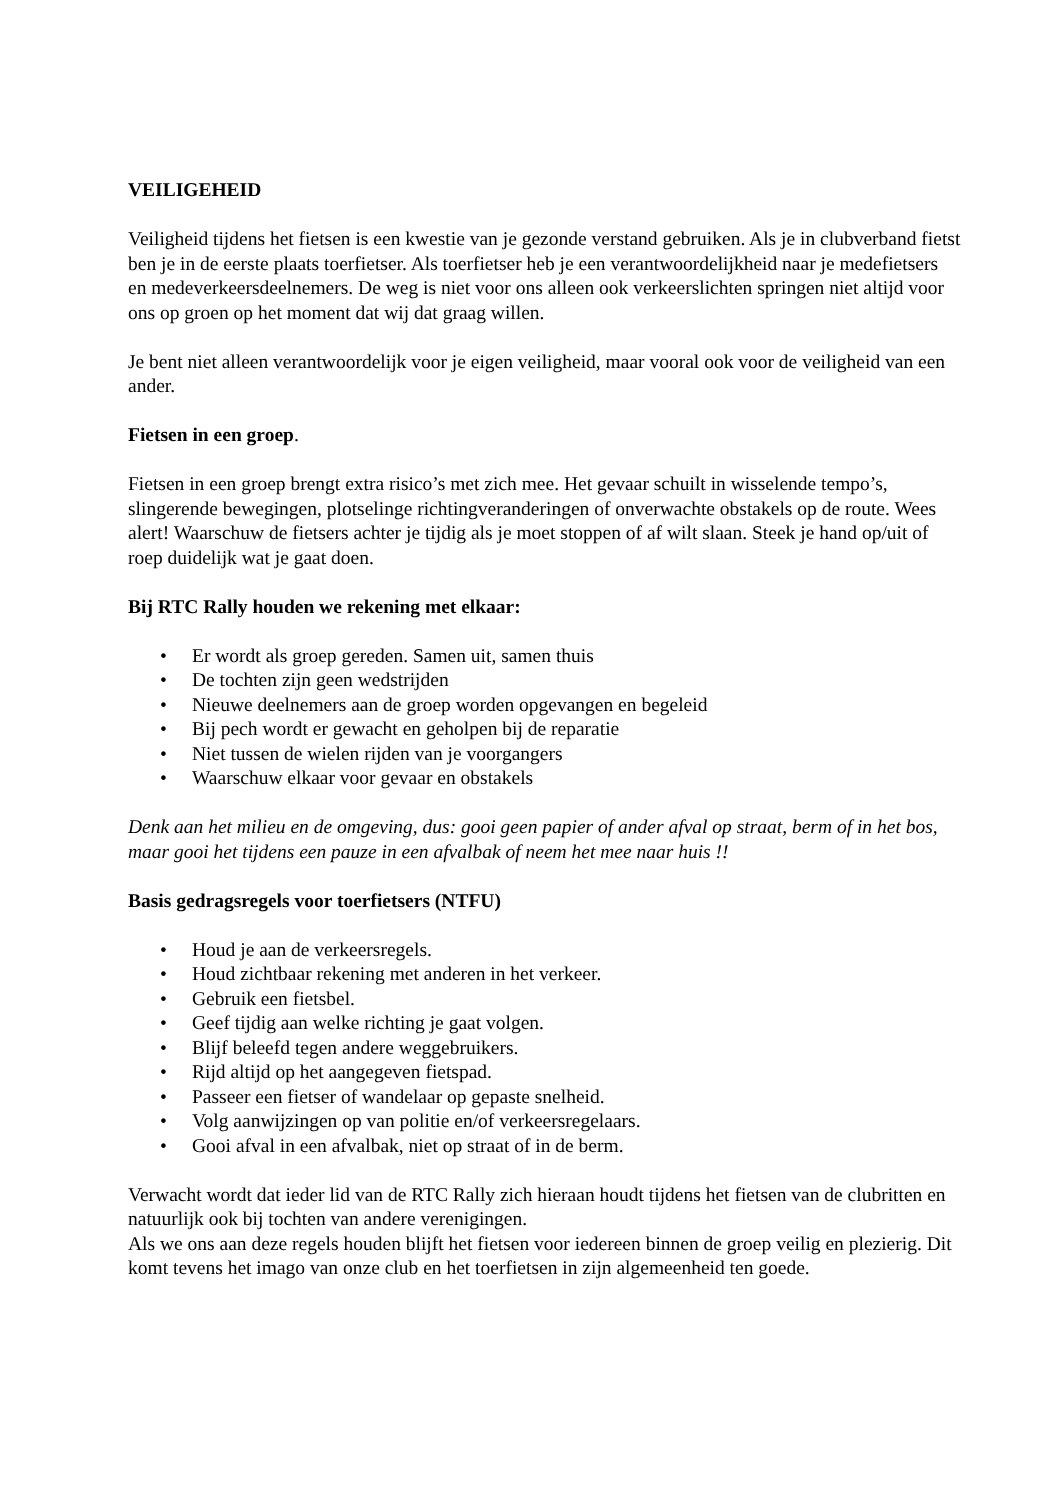VEILIGEHEID
Veiligheid tijdens het fietsen is een kwestie van je gezonde verstand gebruiken. Als je in clubverband fietst ben je in de eerste plaats toerfietser. Als toerfietser heb je een verantwoordelijkheid naar je medefietsers en medeverkeersdeelnemers. De weg is niet voor ons alleen ook verkeerslichten springen niet altijd voor ons op groen op het moment dat wij dat graag willen.
Je bent niet alleen verantwoordelijk voor je eigen veiligheid, maar vooral ook voor de veiligheid van een ander.
Fietsen in een groep.
Fietsen in een groep brengt extra risico’s met zich mee. Het gevaar schuilt in wisselende tempo’s, slingerende bewegingen, plotselinge richtingveranderingen of onverwachte obstakels op de route. Wees alert! Waarschuw de fietsers achter je tijdig als je moet stoppen of af wilt slaan. Steek je hand op/uit of roep duidelijk wat je gaat doen.
Bij RTC Rally houden we rekening met elkaar:
• Er wordt als groep gereden. Samen uit, samen thuis
• De tochten zijn geen wedstrijden
• Nieuwe deelnemers aan de groep worden opgevangen en begeleid
• Bij pech wordt er gewacht en geholpen bij de reparatie
• Niet tussen de wielen rijden van je voorgangers
• Waarschuw elkaar voor gevaar en obstakels
Denk aan het milieu en de omgeving, dus: gooi geen papier of ander afval op straat, berm of in het bos, maar gooi het tijdens een pauze in een afvalbak of neem het mee naar huis !!
Basis gedragsregels voor toerfietsers (NTFU)
• Houd je aan de verkeersregels.
• Houd zichtbaar rekening met anderen in het verkeer.
• Gebruik een fietsbel.
• Geef tijdig aan welke richting je gaat volgen.
• Blijf beleefd tegen andere weggebruikers.
• Rijd altijd op het aangegeven fietspad.
• Passeer een fietser of wandelaar op gepaste snelheid.
• Volg aanwijzingen op van politie en/of verkeersregelaars.
• Gooi afval in een afvalbak, niet op straat of in de berm.
Verwacht wordt dat ieder lid van de RTC Rally zich hieraan houdt tijdens het fietsen van de clubritten en natuurlijk ook bij tochten van andere verenigingen.
Als we ons aan deze regels houden blijft het fietsen voor iedereen binnen de groep veilig en plezierig. Dit komt tevens het imago van onze club en het toerfietsen in zijn algemeenheid ten goede.